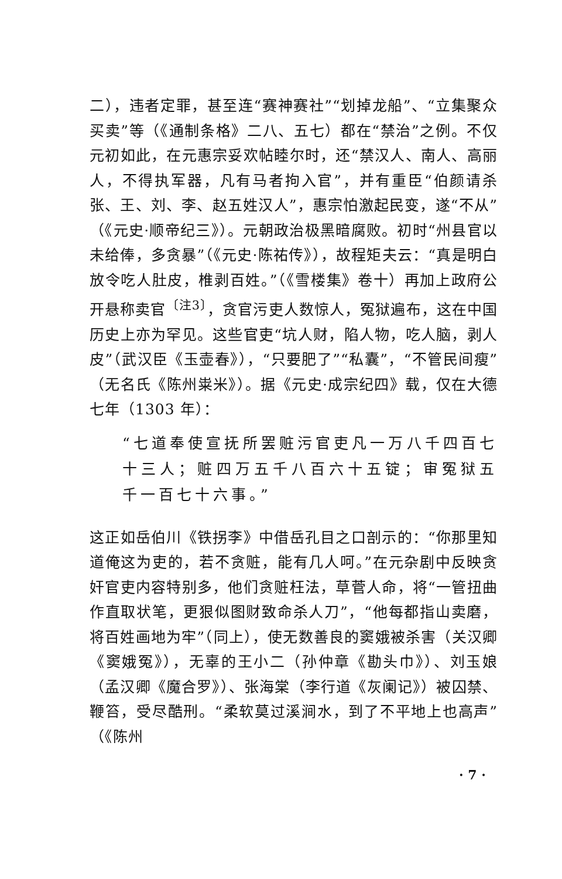二），违者定罪，甚至连“赛神赛社”“划掉龙船”、“立集聚众买卖”等（《通制条格》二八、五七）都在“禁治”之例。不仅元初如此，在元惠宗妥欢帖睦尔时，还“禁汉人、南人、高丽人，不得执军器，凡有马者拘入官”，并有重臣“伯颜请杀张、王、刘、李、赵五姓汉人”，惠宗怕激起民变，遂“不从”（《元史·顺帝纪三》）。元朝政治极黑暗腐败。初时“州县官以未给俸，多贪暴”（《元史·陈祐传》），故程矩夫云：“真是明白放令吃人肚皮，椎剥百姓。”（《雪楼集》卷十）再加上政府公开悬称卖官<sup>〔注3〕</sup>，贪官污吏人数惊人，冤狱遍布，这在中国历史上亦为罕见。这些官吏“坑人财，陷人物，吃人脑，剥人皮”（武汉臣《玉壶春》），“只要肥了”“私囊”，“不管民间瘦”（无名氏《陈州粜米》）。据《元史·成宗纪四》载，仅在大德七年（1303 年）：
“七道奉使宣抚所罢赃污官吏凡一万八千四百七十三人；赃四万五千八百六十五锭；审冤狱五千一百七十六事。”
这正如岳伯川《铁拐李》中借岳孔目之口剖示的：“你那里知道俺这为吏的，若不贪赃，能有几人呵。”在元杂剧中反映贪奸官吏内容特别多，他们贪赃枉法，草菅人命，将“一管扭曲作直取状笔，更狠似图财致命杀人刀”，“他每都指山卖磨，将百姓画地为牢”（同上），使无数善良的窦娥被杀害（关汉卿《窦娥冤》），无辜的王小二（孙仲章《勘头巾》）、刘玉娘（孟汉卿《魔合罗》）、张海棠（李行道《灰阑记》）被囚禁、鞭笞，受尽酷刑。“柔软莫过溪涧水，到了不平地上也高声”（《陈州
· 7 ·